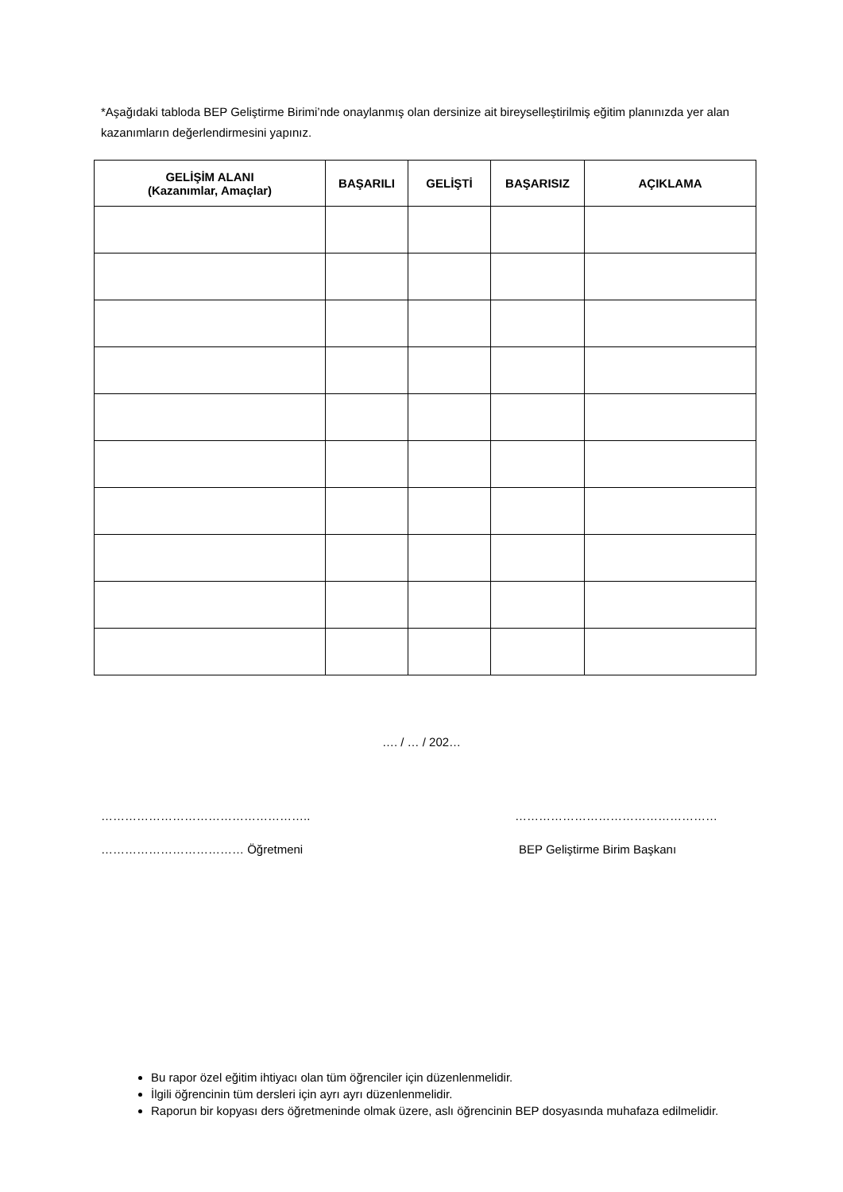*Aşağıdaki tabloda BEP Geliştirme Birimi’nde onaylanmış olan dersinize ait bireyselleştirilmiş eğitim planınızda yer alan kazanımların değerlendirmesini yapınız.
| GELİŞİM ALANI (Kazanımlar, Amaçlar) | BAŞARILI | GELİŞTİ | BAŞARISIZ | AÇIKLAMA |
| --- | --- | --- | --- | --- |
…. / … / 202…
…………………………………………….. ……………………………………………
……………………………… Öğretmeni BEP Geliştirme Birim Başkanı
Bu rapor özel eğitim ihtiyacı olan tüm öğrenciler için düzenlenmelidir.
İlgili öğrencinin tüm dersleri için ayrı ayrı düzenlenmelidir.
Raporun bir kopyası ders öğretmeninde olmak üzere, aslı öğrencinin BEP dosyasında muhafaza edilmelidir.